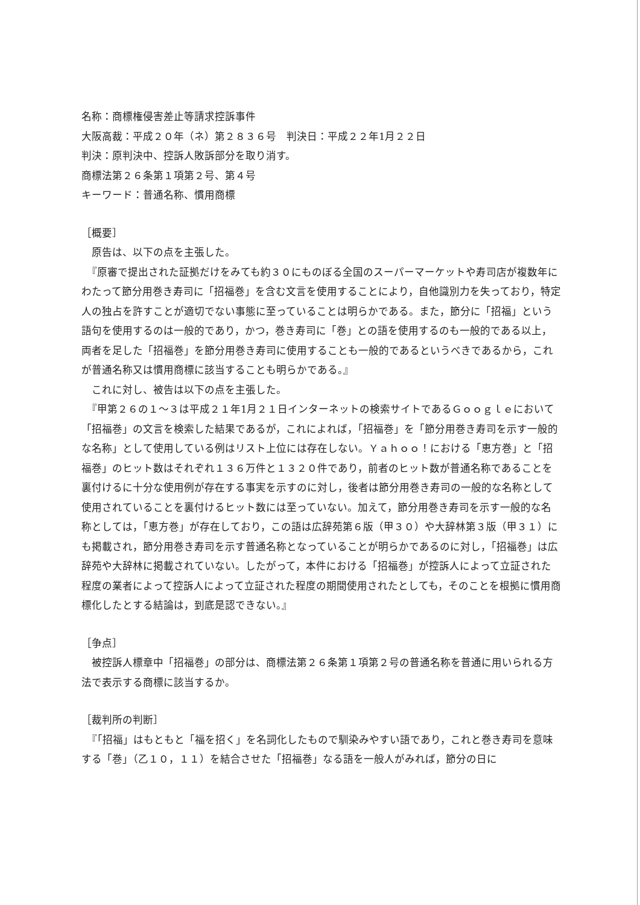名称：商標権侵害差止等請求控訴事件
大阪高裁：平成２０年（ネ）第２８３６号　判決日：平成２２年1月２２日
判決：原判決中、控訴人敗訴部分を取り消す。
商標法第２６条第１項第２号、第４号
キーワード：普通名称、慣用商標
［概要］
　原告は、以下の点を主張した。
　『原審で提出された証拠だけをみても約３０にものぼる全国のスーパーマーケットや寿司店が複数年にわたって節分用巻き寿司に「招福巻」を含む文言を使用することにより，自他識別力を失っており，特定人の独占を許すことが適切でない事態に至っていることは明らかである。また，節分に「招福」という語句を使用するのは一般的であり，かつ，巻き寿司に「巻」との語を使用するのも一般的である以上，両者を足した「招福巻」を節分用巻き寿司に使用することも一般的であるというべきであるから，これが普通名称又は慣用商標に該当することも明らかである。』
　これに対し、被告は以下の点を主張した。
　『甲第２６の１～３は平成２１年1月２１日インターネットの検索サイトであるＧｏｏｇｌｅにおいて「招福巻」の文言を検索した結果であるが，これによれば，「招福巻」を「節分用巻き寿司を示す一般的な名称」として使用している例はリスト上位には存在しない。Ｙａｈｏｏ！における「恵方巻」と「招福巻」のヒット数はそれぞれ１３６万件と１３２０件であり，前者のヒット数が普通名称であることを裏付けるに十分な使用例が存在する事実を示すのに対し，後者は節分用巻き寿司の一般的な名称として使用されていることを裏付けるヒット数には至っていない。加えて，節分用巻き寿司を示す一般的な名称としては，「恵方巻」が存在しており，この語は広辞苑第６版（甲３０）や大辞林第３版（甲３１）にも掲載され，節分用巻き寿司を示す普通名称となっていることが明らかであるのに対し，「招福巻」は広辞苑や大辞林に掲載されていない。したがって，本件における「招福巻」が控訴人によって立証された程度の業者によって控訴人によって立証された程度の期間使用されたとしても，そのことを根拠に慣用商標化したとする結論は，到底是認できない。』
［争点］
　被控訴人標章中「招福巻」の部分は、商標法第２６条第１項第２号の普通名称を普通に用いられる方法で表示する商標に該当するか。
［裁判所の判断］
　『「招福」はもともと「福を招く」を名詞化したもので馴染みやすい語であり，これと巻き寿司を意味する「巻」（乙１０，１１）を結合させた「招福巻」なる語を一般人がみれば，節分の日に